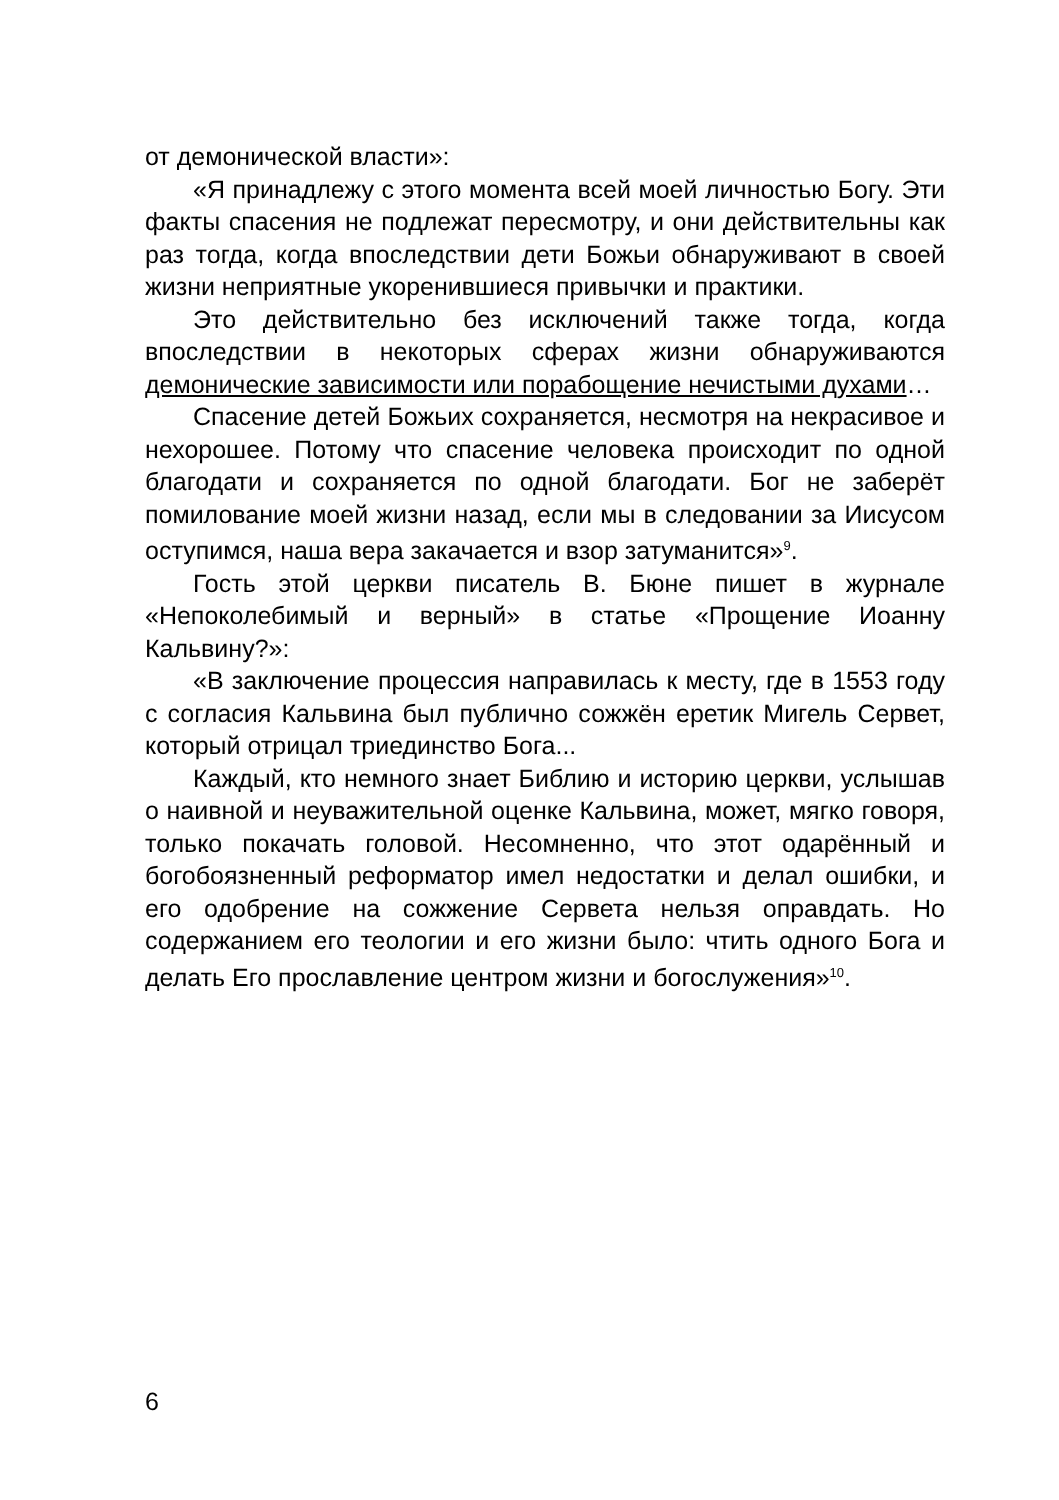от демонической власти»:
«Я принадлежу с этого момента всей моей личностью Богу. Эти факты спасения не подлежат пересмотру, и они действительны как раз тогда, когда впоследствии дети Божьи обнаруживают в своей жизни неприятные укоренившиеся привычки и практики.
Это действительно без исключений также тогда, когда впоследствии в некоторых сферах жизни обнаруживаются демонические зависимости или порабощение нечистыми духами…
Спасение детей Божьих сохраняется, несмотря на некрасивое и нехорошее. Потому что спасение человека происходит по одной благодати и сохраняется по одной благодати. Бог не заберёт помилование моей жизни назад, если мы в следовании за Иисусом оступимся, наша вера закачается и взор затуманится»<sup>9</sup>.
Гость этой церкви писатель В. Бюне пишет в журнале «Непоколебимый и верный» в статье «Прощение Иоанну Кальвину?»:
«В заключение процессия направилась к месту, где в 1553 году с согласия Кальвина был публично сожжён еретик Мигель Сервет, который отрицал триединство Бога...
Каждый, кто немного знает Библию и историю церкви, услышав о наивной и неуважительной оценке Кальвина, может, мягко говоря, только покачать головой. Несомненно, что этот одарённый и богобоязненный реформатор имел недостатки и делал ошибки, и его одобрение на сожжение Сервета нельзя оправдать. Но содержанием его теологии и его жизни было: чтить одного Бога и делать Его прославление центром жизни и богослужения»<sup>10</sup>.
6